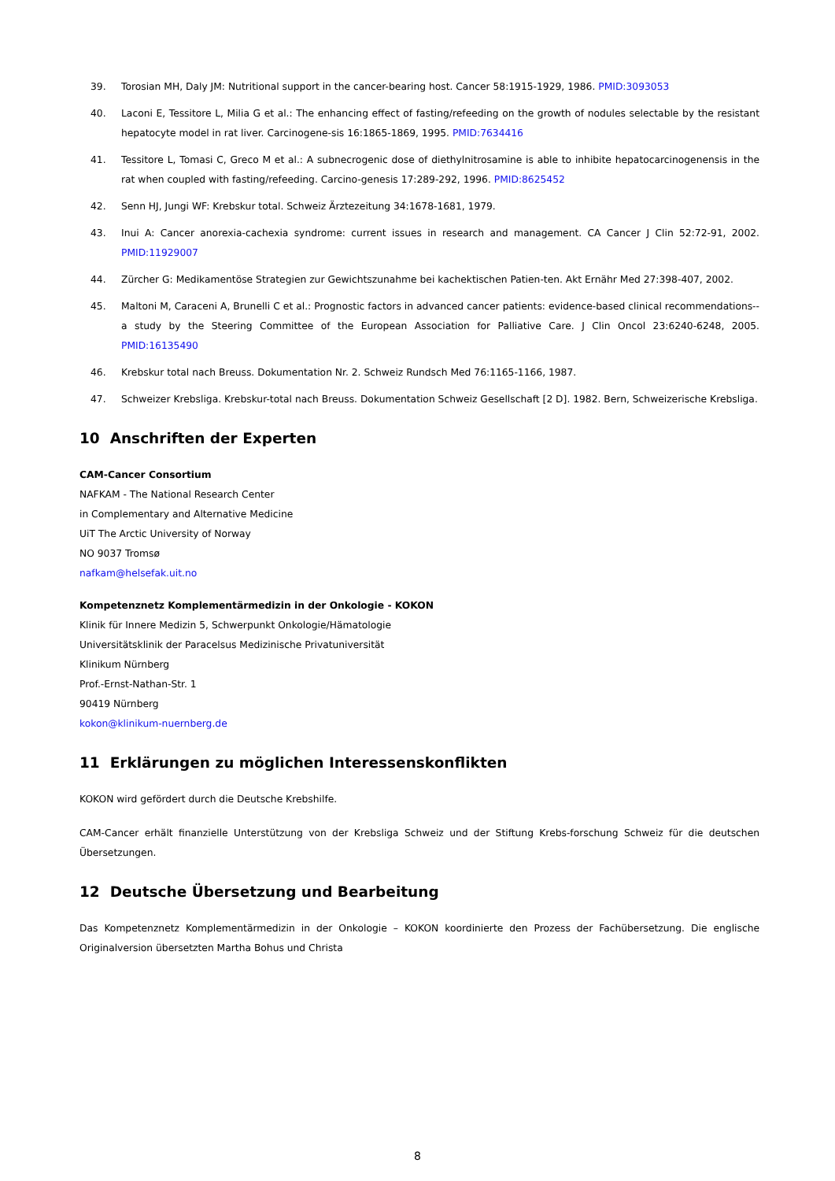39. Torosian MH, Daly JM: Nutritional support in the cancer-bearing host. Cancer 58:1915-1929, 1986. PMID:3093053
40. Laconi E, Tessitore L, Milia G et al.: The enhancing effect of fasting/refeeding on the growth of nodules selectable by the resistant hepatocyte model in rat liver. Carcinogene-sis 16:1865-1869, 1995. PMID:7634416
41. Tessitore L, Tomasi C, Greco M et al.: A subnecrogenic dose of diethylnitrosamine is able to inhibite hepatocarcinogenensis in the rat when coupled with fasting/refeeding. Carcino-genesis 17:289-292, 1996. PMID:8625452
42. Senn HJ, Jungi WF: Krebskur total. Schweiz Ärztezeitung 34:1678-1681, 1979.
43. Inui A: Cancer anorexia-cachexia syndrome: current issues in research and management. CA Cancer J Clin 52:72-91, 2002. PMID:11929007
44. Zürcher G: Medikamentöse Strategien zur Gewichtszunahme bei kachektischen Patien-ten. Akt Ernähr Med 27:398-407, 2002.
45. Maltoni M, Caraceni A, Brunelli C et al.: Prognostic factors in advanced cancer patients: evidence-based clinical recommendations--a study by the Steering Committee of the European Association for Palliative Care. J Clin Oncol 23:6240-6248, 2005. PMID:16135490
46. Krebskur total nach Breuss. Dokumentation Nr. 2. Schweiz Rundsch Med 76:1165-1166, 1987.
47. Schweizer Krebsliga. Krebskur-total nach Breuss. Dokumentation Schweiz Gesellschaft [2 D]. 1982. Bern, Schweizerische Krebsliga.
10 Anschriften der Experten
CAM-Cancer Consortium
NAFKAM - The National Research Center
in Complementary and Alternative Medicine
UiT The Arctic University of Norway
NO 9037 Tromsø
nafkam@helsefak.uit.no
Kompetenznetz Komplementärmedizin in der Onkologie - KOKON
Klinik für Innere Medizin 5, Schwerpunkt Onkologie/Hämatologie
Universitätsklinik der Paracelsus Medizinische Privatuniversität
Klinikum Nürnberg
Prof.-Ernst-Nathan-Str. 1
90419 Nürnberg
kokon@klinikum-nuernberg.de
11 Erklärungen zu möglichen Interessenskonflikten
KOKON wird gefördert durch die Deutsche Krebshilfe.
CAM-Cancer erhält finanzielle Unterstützung von der Krebsliga Schweiz und der Stiftung Krebs-forschung Schweiz für die deutschen Übersetzungen.
12 Deutsche Übersetzung und Bearbeitung
Das Kompetenznetz Komplementärmedizin in der Onkologie – KOKON koordinierte den Prozess der Fachübersetzung. Die englische Originalversion übersetzten Martha Bohus und Christa
8